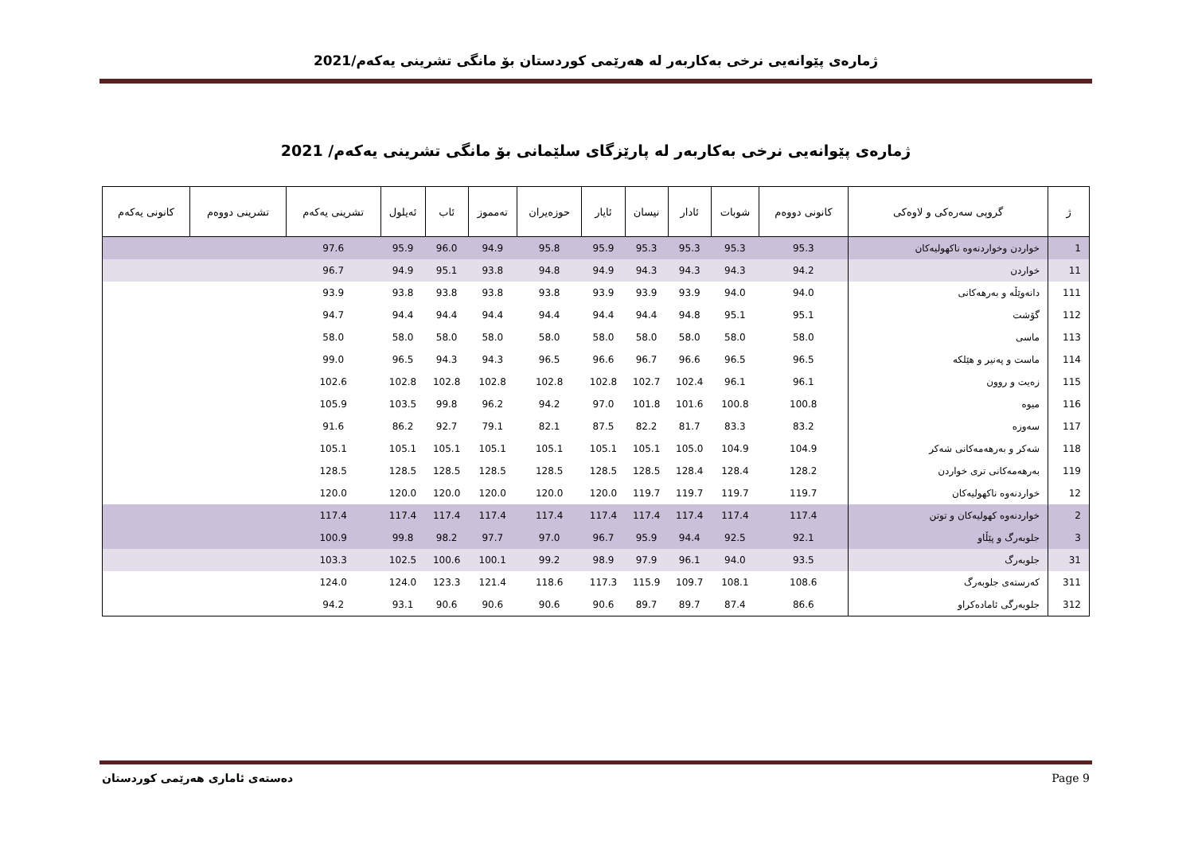ژمارەی پێوانەیی نرخی بەکاربەر لە هەرێمی کوردستان بۆ مانگی تشرینی یەکەم/2021
ژمارەی پێوانەیی نرخی بەکاربەر لە پارێزگای سلێمانی بۆ مانگی تشرینی یەکەم/ 2021
| ژ | گروپی سەرەکی و لاوەکی | کانونی دووەم | شوبات | ئادار | نیسان | ئایار | حوزەیران | تەمموز | ئاب | ئەیلول | تشرینی یەکەم | تشرینی دووەم | کانونی یەکەم |
| --- | --- | --- | --- | --- | --- | --- | --- | --- | --- | --- | --- | --- | --- |
| 1 | خواردن وخواردنەوە ناکهولیەکان | 95.3 | 95.3 | 95.3 | 95.3 | 95.9 | 95.8 | 94.9 | 96.0 | 95.9 | 97.6 | | |
| 11 | خواردن | 94.2 | 94.3 | 94.3 | 94.3 | 94.9 | 94.8 | 93.8 | 95.1 | 94.9 | 96.7 | | |
| 111 | دانەوێڵە و بەرهەکانی | 94.0 | 94.0 | 93.9 | 93.9 | 93.9 | 93.8 | 93.8 | 93.8 | 93.8 | 93.9 | | |
| 112 | گۆشت | 95.1 | 95.1 | 94.8 | 94.4 | 94.4 | 94.4 | 94.4 | 94.4 | 94.4 | 94.7 | | |
| 113 | ماسی | 58.0 | 58.0 | 58.0 | 58.0 | 58.0 | 58.0 | 58.0 | 58.0 | 58.0 | 58.0 | | |
| 114 | ماست و پەنیر و هێلکە | 96.5 | 96.5 | 96.6 | 96.7 | 96.6 | 96.5 | 94.3 | 94.3 | 96.5 | 99.0 | | |
| 115 | زەیت و روون | 96.1 | 96.1 | 102.4 | 102.7 | 102.8 | 102.8 | 102.8 | 102.8 | 102.8 | 102.6 | | |
| 116 | میوە | 100.8 | 100.8 | 101.6 | 101.8 | 97.0 | 94.2 | 96.2 | 99.8 | 103.5 | 105.9 | | |
| 117 | سەوزە | 83.2 | 83.3 | 81.7 | 82.2 | 87.5 | 82.1 | 79.1 | 92.7 | 86.2 | 91.6 | | |
| 118 | شەکر و بەرهەمەکانی شەکر | 104.9 | 104.9 | 105.0 | 105.1 | 105.1 | 105.1 | 105.1 | 105.1 | 105.1 | 105.1 | | |
| 119 | بەرهەمەکانی تری خواردن | 128.2 | 128.4 | 128.4 | 128.5 | 128.5 | 128.5 | 128.5 | 128.5 | 128.5 | 128.5 | | |
| 12 | خواردنەوە ناکهولیەکان | 119.7 | 119.7 | 119.7 | 119.7 | 120.0 | 120.0 | 120.0 | 120.0 | 120.0 | 120.0 | | |
| 2 | خواردنەوە کهولیەکان و توتن | 117.4 | 117.4 | 117.4 | 117.4 | 117.4 | 117.4 | 117.4 | 117.4 | 117.4 | 117.4 | | |
| 3 | جلوبەرگ و پێڵاو | 92.1 | 92.5 | 94.4 | 95.9 | 96.7 | 97.0 | 97.7 | 98.2 | 99.8 | 100.9 | | |
| 31 | جلوبەرگ | 93.5 | 94.0 | 96.1 | 97.9 | 98.9 | 99.2 | 100.1 | 100.6 | 102.5 | 103.3 | | |
| 311 | کەرستەی جلوبەرگ | 108.6 | 108.1 | 109.7 | 115.9 | 117.3 | 118.6 | 121.4 | 123.3 | 124.0 | 124.0 | | |
| 312 | جلوبەرگی ئامادەکراو | 86.6 | 87.4 | 89.7 | 89.7 | 90.6 | 90.6 | 90.6 | 90.6 | 93.1 | 94.2 | | |
دەستەی ئاماری هەرێمی کوردستان Page 9